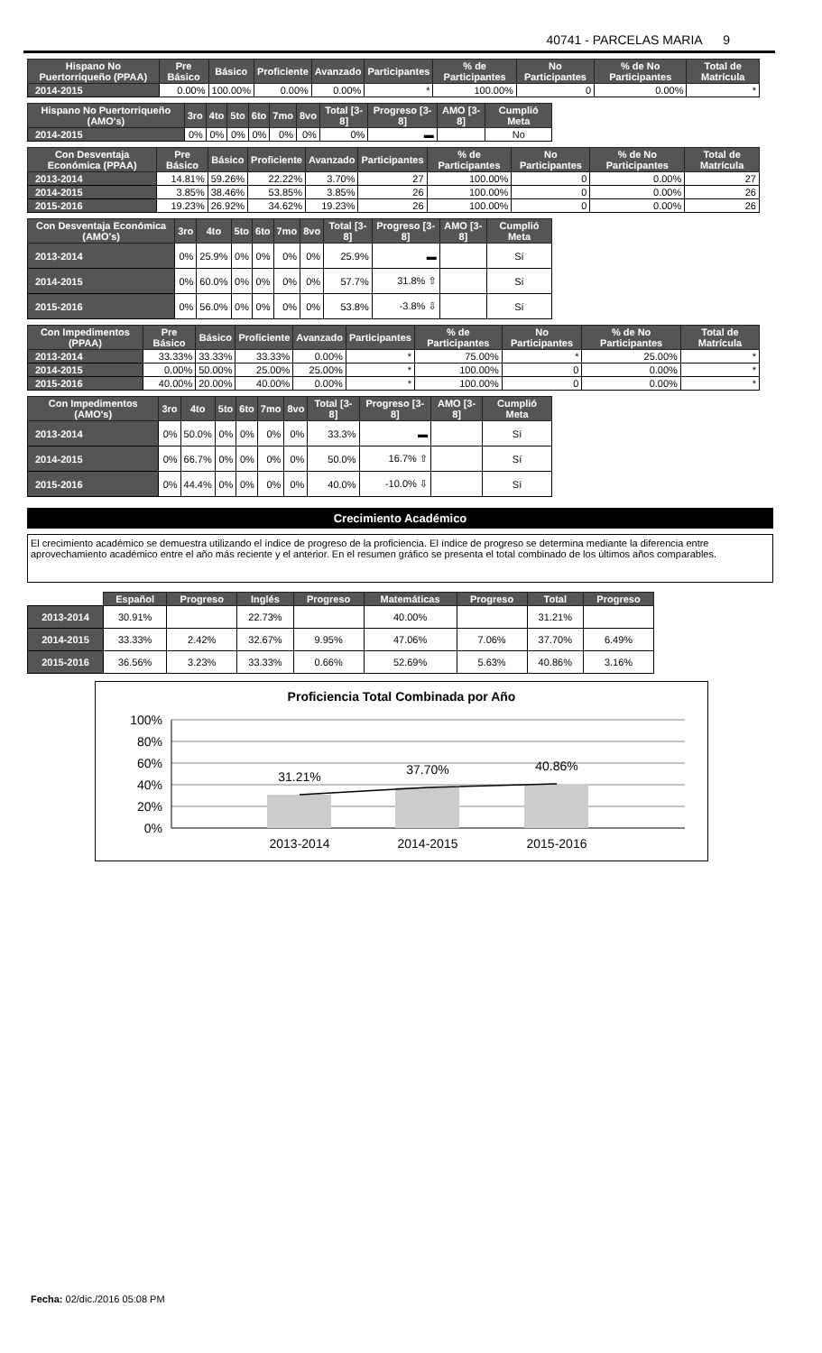40741 - PARCELAS MARIA 9
| Hispano No Puertorriqueño (PPAA) | Pre Básico | Básico | Proficiente | Avanzado | Participantes | % de Participantes | No Participantes | % de No Participantes | Total de Matrícula |
| --- | --- | --- | --- | --- | --- | --- | --- | --- | --- |
| 2014-2015 | 0.00% | 100.00% | 0.00% | 0.00% | * | 100.00% | 0 | 0.00% | * |
| Hispano No Puertorriqueño (AMO's) | 3ro | 4to | 5to | 6to | 7mo | 8vo | Total [3-8] | Progreso [3-8] | AMO [3-8] | Cumplió Meta |
| --- | --- | --- | --- | --- | --- | --- | --- | --- | --- | --- |
| 2014-2015 | 0% | 0% | 0% | 0% | 0% | 0% | 0% | ▬ | | No |
| Con Desventaja Económica (PPAA) | Pre Básico | Básico | Proficiente | Avanzado | Participantes | % de Participantes | No Participantes | % de No Participantes | Total de Matrícula |
| --- | --- | --- | --- | --- | --- | --- | --- | --- | --- |
| 2013-2014 | 14.81% | 59.26% | 22.22% | 3.70% | 27 | 100.00% | 0 | 0.00% | 27 |
| 2014-2015 | 3.85% | 38.46% | 53.85% | 3.85% | 26 | 100.00% | 0 | 0.00% | 26 |
| 2015-2016 | 19.23% | 26.92% | 34.62% | 19.23% | 26 | 100.00% | 0 | 0.00% | 26 |
| Con Desventaja Económica (AMO's) | 3ro | 4to | 5to | 6to | 7mo | 8vo | Total [3-8] | Progreso [3-8] | AMO [3-8] | Cumplió Meta |
| --- | --- | --- | --- | --- | --- | --- | --- | --- | --- | --- |
| 2013-2014 | 0% | 25.9% | 0% | 0% | 0% | 0% | 25.9% | ▬ | | Sí |
| 2014-2015 | 0% | 60.0% | 0% | 0% | 0% | 0% | 57.7% | 31.8% ⇧ | | Sí |
| 2015-2016 | 0% | 56.0% | 0% | 0% | 0% | 0% | 53.8% | -3.8% ⇩ | | Sí |
| Con Impedimentos (PPAA) | Pre Básico | Básico | Proficiente | Avanzado | Participantes | % de Participantes | No Participantes | % de No Participantes | Total de Matrícula |
| --- | --- | --- | --- | --- | --- | --- | --- | --- | --- |
| 2013-2014 | 33.33% | 33.33% | 33.33% | 0.00% | * | 75.00% | * | 25.00% | * |
| 2014-2015 | 0.00% | 50.00% | 25.00% | 25.00% | * | 100.00% | 0 | 0.00% | * |
| 2015-2016 | 40.00% | 20.00% | 40.00% | 0.00% | * | 100.00% | 0 | 0.00% | * |
| Con Impedimentos (AMO's) | 3ro | 4to | 5to | 6to | 7mo | 8vo | Total [3-8] | Progreso [3-8] | AMO [3-8] | Cumplió Meta |
| --- | --- | --- | --- | --- | --- | --- | --- | --- | --- | --- |
| 2013-2014 | 0% | 50.0% | 0% | 0% | 0% | 0% | 33.3% | ▬ | | Sí |
| 2014-2015 | 0% | 66.7% | 0% | 0% | 0% | 0% | 50.0% | 16.7% ⇧ | | Sí |
| 2015-2016 | 0% | 44.4% | 0% | 0% | 0% | 0% | 40.0% | -10.0% ⇩ | | Sí |
Crecimiento Académico
El crecimiento académico se demuestra utilizando el índice de progreso de la proficiencia. El índice de progreso se determina mediante la diferencia entre aprovechamiento académico entre el año más reciente y el anterior. En el resumen gráfico se presenta el total combinado de los últimos años comparables.
| | Español | Progreso | Inglés | Progreso | Matemáticas | Progreso | Total | Progreso |
| --- | --- | --- | --- | --- | --- | --- | --- | --- |
| 2013-2014 | 30.91% | | 22.73% | | 40.00% | | 31.21% | |
| 2014-2015 | 33.33% | 2.42% | 32.67% | 9.95% | 47.06% | 7.06% | 37.70% | 6.49% |
| 2015-2016 | 36.56% | 3.23% | 33.33% | 0.66% | 52.69% | 5.63% | 40.86% | 3.16% |
Proficiencia Total Combinada por Año
100%
80%
60%
40%
20%
0%
31.21%
37.70%
40.86%
2013-2014
2014-2015
2015-2016
Fecha: 02/dic./2016 05:08 PM